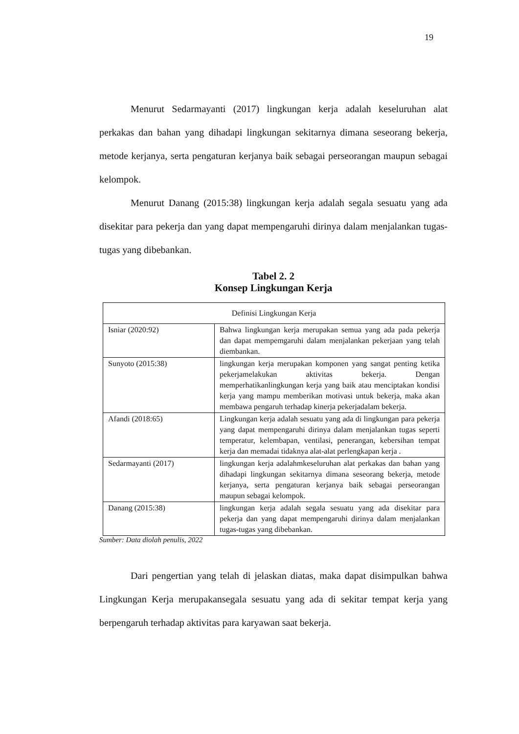19
Menurut Sedarmayanti (2017) lingkungan kerja adalah keseluruhan alat perkakas dan bahan yang dihadapi lingkungan sekitarnya dimana seseorang bekerja, metode kerjanya, serta pengaturan kerjanya baik sebagai perseorangan maupun sebagai kelompok.
Menurut Danang (2015:38) lingkungan kerja adalah segala sesuatu yang ada disekitar para pekerja dan yang dapat mempengaruhi dirinya dalam menjalankan tugas-tugas yang dibebankan.
Tabel 2. 2
Konsep Lingkungan Kerja
| Definisi Lingkungan Kerja | |
| --- | --- |
| Isniar (2020:92) | Bahwa lingkungan kerja merupakan semua yang ada pada pekerja dan dapat mempemgaruhi dalam menjalankan pekerjaan yang telah diembankan. |
| Sunyoto (2015:38) | lingkungan kerja merupakan komponen yang sangat penting ketika pekerjamelakukan aktivitas bekerja. Dengan memperhatikanlingkungan kerja yang baik atau menciptakan kondisi kerja yang mampu memberikan motivasi untuk bekerja, maka akan membawa pengaruh terhadap kinerja pekerjadalam bekerja. |
| Afandi (2018:65) | Lingkungan kerja adalah sesuatu yang ada di lingkungan para pekerja yang dapat mempengaruhi dirinya dalam menjalankan tugas seperti temperatur, kelembapan, ventilasi, penerangan, kebersihan tempat kerja dan memadai tidaknya alat-alat perlengkapan kerja . |
| Sedarmayanti (2017) | lingkungan kerja adalahmkeseluruhan alat perkakas dan bahan yang dihadapi lingkungan sekitarnya dimana seseorang bekerja, metode kerjanya, serta pengaturan kerjanya baik sebagai perseorangan maupun sebagai kelompok. |
| Danang (2015:38) | lingkungan kerja adalah segala sesuatu yang ada disekitar para pekerja dan yang dapat mempengaruhi dirinya dalam menjalankan tugas-tugas yang dibebankan. |
Sumber: Data diolah penulis, 2022
Dari pengertian yang telah di jelaskan diatas, maka dapat disimpulkan bahwa Lingkungan Kerja merupakansegala sesuatu yang ada di sekitar tempat kerja yang berpengaruh terhadap aktivitas para karyawan saat bekerja.